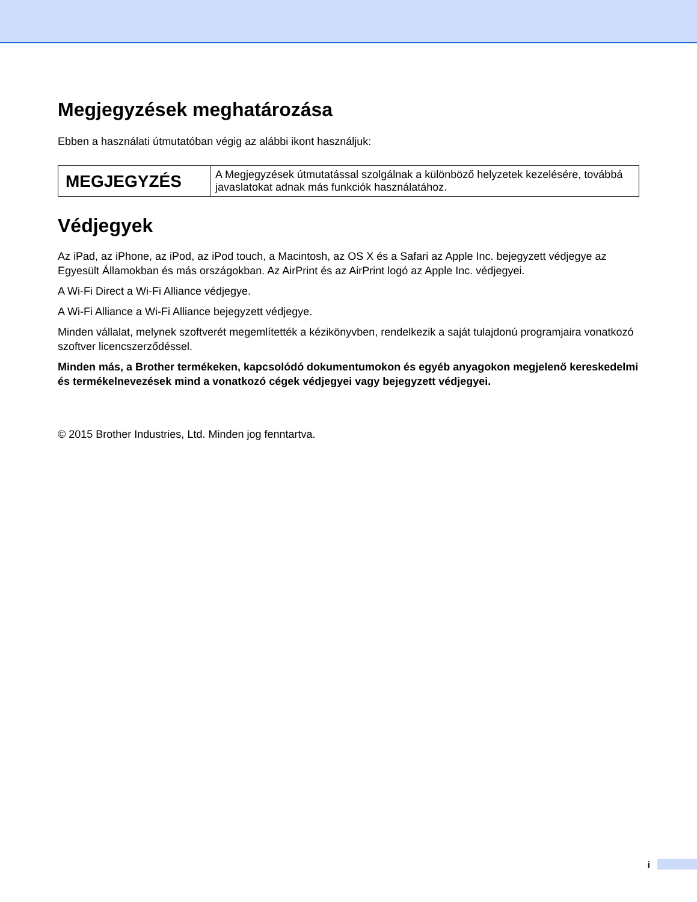Megjegyzések meghatározása
Ebben a használati útmutatóban végig az alábbi ikont használjuk:
| MEGJEGYZÉS | A Megjegyzések útmutatással szolgálnak a különböző helyzetek kezelésére, továbbá javaslatokat adnak más funkciók használatához. |
Védjegyek
Az iPad, az iPhone, az iPod, az iPod touch, a Macintosh, az OS X és a Safari az Apple Inc. bejegyzett védjegye az Egyesült Államokban és más országokban. Az AirPrint és az AirPrint logó az Apple Inc. védjegyei.
A Wi-Fi Direct a Wi-Fi Alliance védjegye.
A Wi-Fi Alliance a Wi-Fi Alliance bejegyzett védjegye.
Minden vállalat, melynek szoftverét megemlítették a kézikönyvben, rendelkezik a saját tulajdonú programjaira vonatkozó szoftver licencszerződéssel.
Minden más, a Brother termékeken, kapcsolódó dokumentumokon és egyéb anyagokon megjelenő kereskedelmi és termékelnevezések mind a vonatkozó cégek védjegyei vagy bejegyzett védjegyei.
© 2015 Brother Industries, Ltd. Minden jog fenntartva.
i